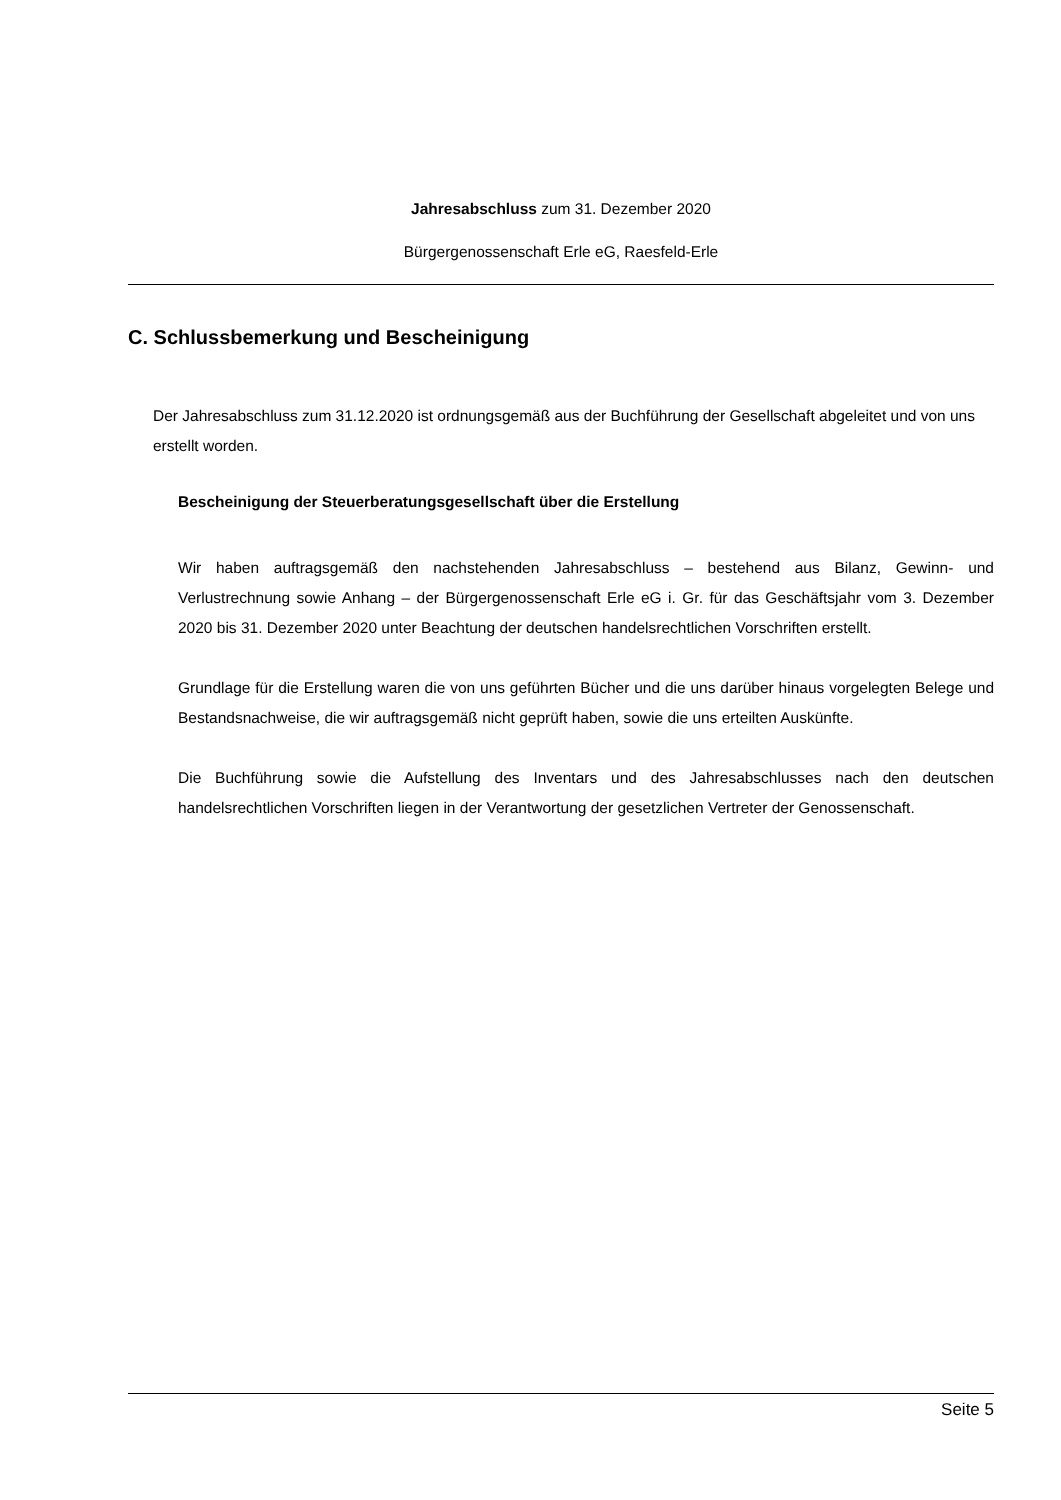Jahresabschluss zum 31. Dezember 2020
Bürgergenossenschaft Erle eG, Raesfeld-Erle
C. Schlussbemerkung und Bescheinigung
Der Jahresabschluss zum 31.12.2020 ist ordnungsgemäß aus der Buchführung der Gesellschaft abgeleitet und von uns erstellt worden.
Bescheinigung der Steuerberatungsgesellschaft über die Erstellung
Wir haben auftragsgemäß den nachstehenden Jahresabschluss – bestehend aus Bilanz, Gewinn- und Verlustrechnung sowie Anhang – der Bürgergenossenschaft Erle eG i. Gr. für das Geschäftsjahr vom 3. Dezember 2020 bis 31. Dezember 2020 unter Beachtung der deutschen handelsrechtlichen Vorschriften erstellt.
Grundlage für die Erstellung waren die von uns geführten Bücher und die uns darüber hinaus vorgelegten Belege und Bestandsnachweise, die wir auftragsgemäß nicht geprüft haben, sowie die uns erteilten Auskünfte.
Die Buchführung sowie die Aufstellung des Inventars und des Jahresabschlusses nach den deutschen handelsrechtlichen Vorschriften liegen in der Verantwortung der gesetzlichen Vertreter der Genossenschaft.
Seite 5